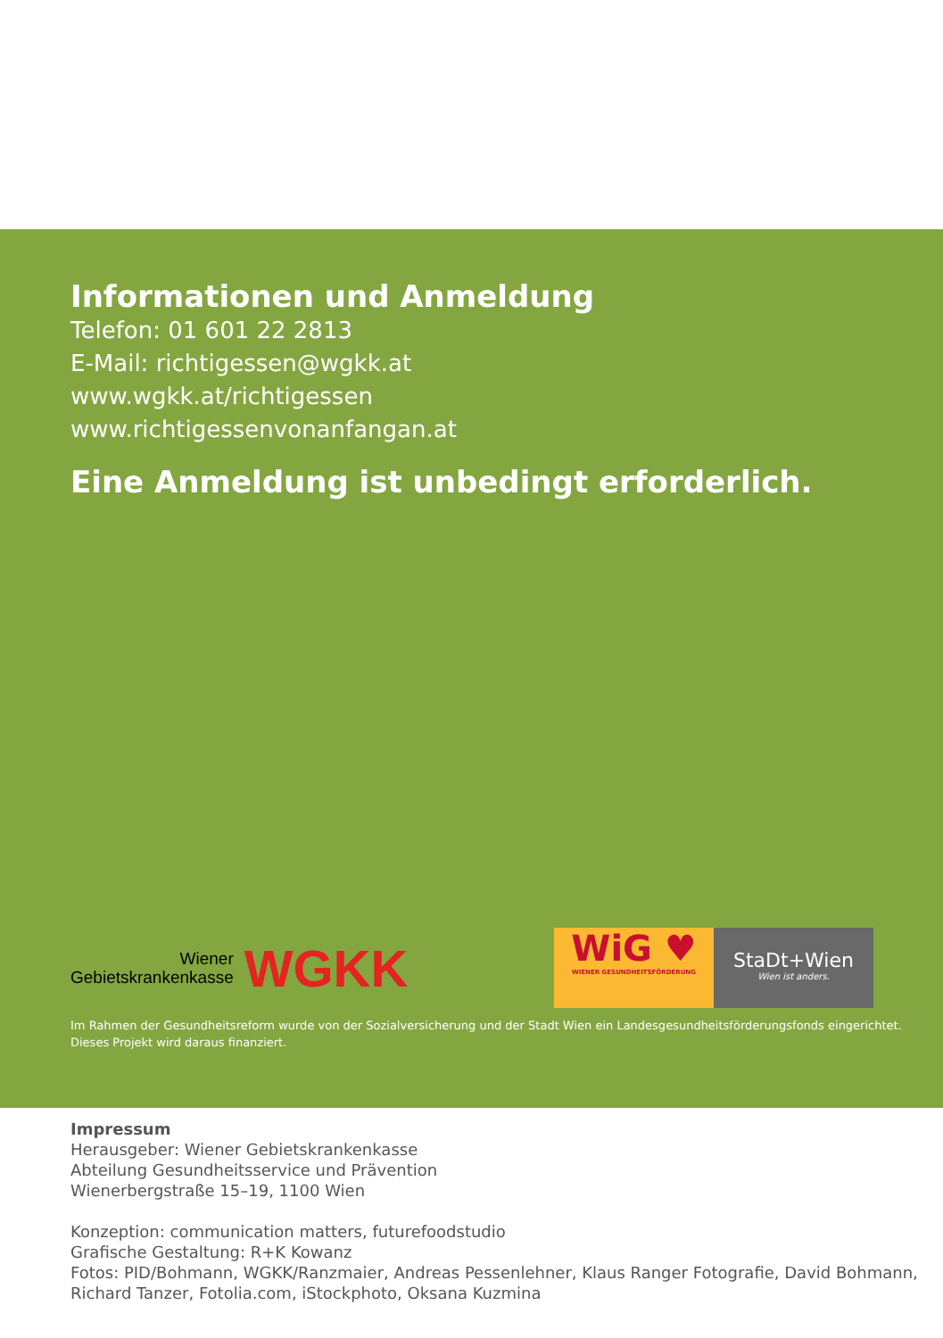Informationen und Anmeldung
Telefon: 01 601 22 2813
E-Mail: richtigessen@wgkk.at
www.wgkk.at/richtigessen
www.richtigessenvonanfangan.at
Eine Anmeldung ist unbedingt erforderlich.
Wiener
Gebietskrankenkasse
WGKK
WiG ♥
WIENER GESUNDHEITSFÖRDERUNG
StaDt+Wien
Wien ist anders.
Im Rahmen der Gesundheitsreform wurde von der Sozialversicherung und der Stadt Wien ein Landesgesundheitsförderungsfonds eingerichtet.
Dieses Projekt wird daraus finanziert.
Impressum
Herausgeber: Wiener Gebietskrankenkasse
Abteilung Gesundheitsservice und Prävention
Wienerbergstraße 15–19, 1100 Wien
Konzeption: communication matters, futurefoodstudio
Grafische Gestaltung: R+K Kowanz
Fotos: PID/Bohmann, WGKK/Ranzmaier, Andreas Pessenlehner, Klaus Ranger Fotografie, David Bohmann,
Richard Tanzer, Fotolia.com, iStockphoto, Oksana Kuzmina